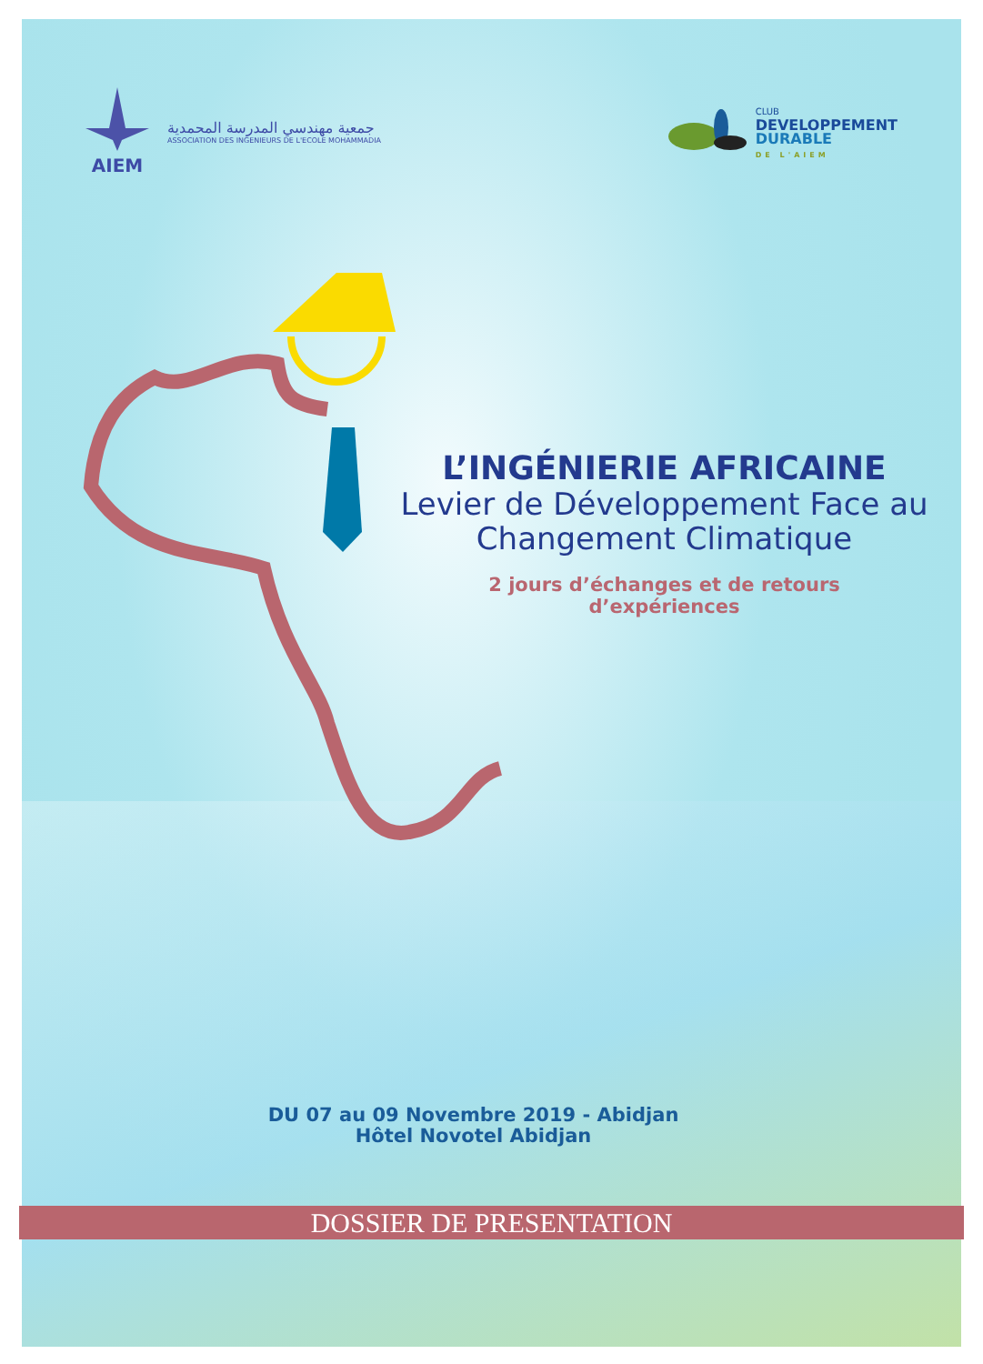AIEM
جمعية مهندسي المدرسة المحمدية
ASSOCIATION DES INGENIEURS DE L'ECOLE MOHAMMADIA
CLUB
DEVELOPPEMENT
DURABLE
DE L'AIEM
L’INGÉNIERIE AFRICAINE
Levier de Développement Face au
Changement Climatique
2 jours d’échanges et de retours
d’expériences
DU 07 au 09 Novembre 2019 - Abidjan
Hôtel Novotel Abidjan
DOSSIER DE PRESENTATION